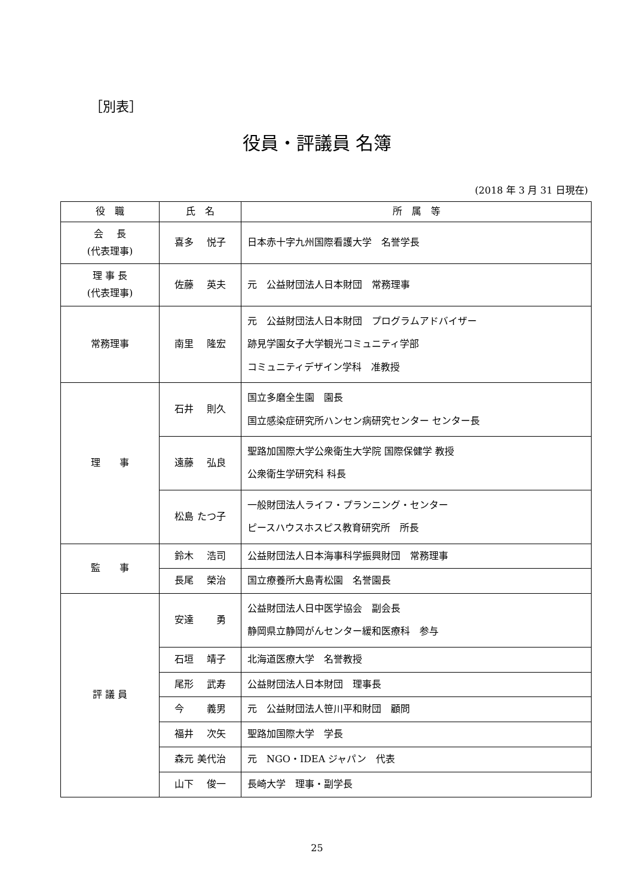［別表］
役員・評議員 名簿
(2018 年 3 月 31 日現在)
| 役 職 | 氏 名 | 所 属 等 |
| --- | --- | --- |
| 会 長 (代表理事) | 喜多 悦子 | 日本赤十字九州国際看護大学 名誉学長 |
| 理 事 長 (代表理事) | 佐藤 英夫 | 元 公益財団法人日本財団 常務理事 |
| 常務理事 | 南里 隆宏 | 元 公益財団法人日本財団 プログラムアドバイザー 跡見学園女子大学観光コミュニティ学部 コミュニティデザイン学科 准教授 |
| 理 事 | 石井 則久 | 国立多磨全生園 園長 国立感染症研究所ハンセン病研究センター センター長 |
| | 遠藤 弘良 | 聖路加国際大学公衆衛生大学院 国際保健学 教授 公衆衛生学研究科 科長 |
| | 松島 たつ子 | 一般財団法人ライフ・プランニング・センター ピースハウスホスピス教育研究所 所長 |
| 監 事 | 鈴木 浩司 | 公益財団法人日本海事科学振興財団 常務理事 |
| | 長尾 榮治 | 国立療養所大島青松園 名誉園長 |
| 評 議 員 | 安達 勇 | 公益財団法人日中医学協会 副会長 静岡県立静岡がんセンター緩和医療科 参与 |
| | 石垣 靖子 | 北海道医療大学 名誉教授 |
| | 尾形 武寿 | 公益財団法人日本財団 理事長 |
| | 今 義男 | 元 公益財団法人笹川平和財団 顧問 |
| | 福井 次矢 | 聖路加国際大学 学長 |
| | 森元 美代治 | 元 NGO・IDEA ジャパン 代表 |
| | 山下 俊一 | 長崎大学 理事・副学長 |
25